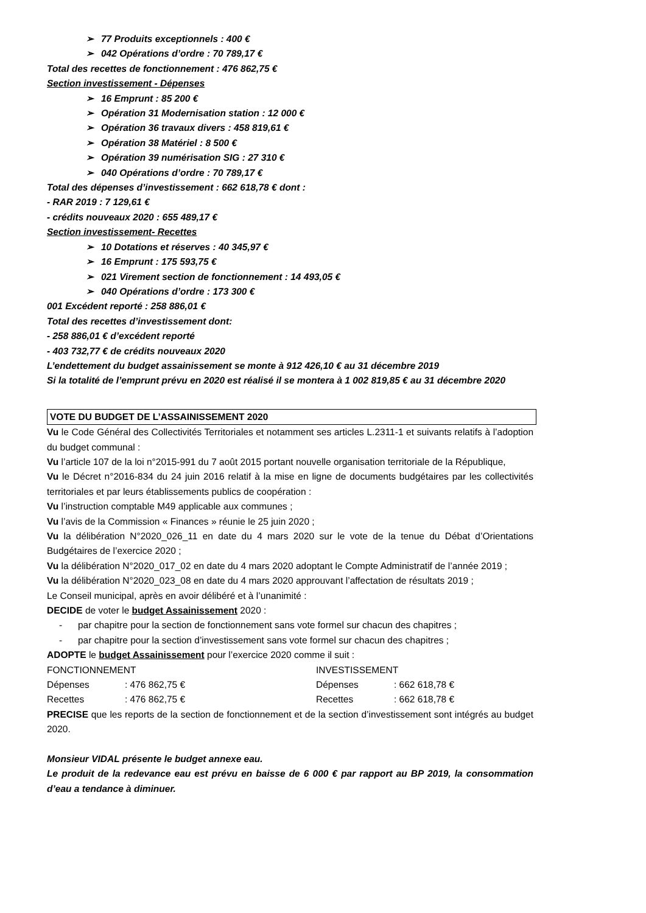➢ 77 Produits exceptionnels : 400 €
➢ 042 Opérations d’ordre : 70 789,17 €
Total des recettes de fonctionnement : 476 862,75 €
Section investissement - Dépenses
➢ 16 Emprunt : 85 200 €
➢ Opération 31 Modernisation station : 12 000 €
➢ Opération 36 travaux divers : 458 819,61 €
➢ Opération 38 Matériel : 8 500 €
➢ Opération 39 numérisation SIG : 27 310 €
➢ 040 Opérations d’ordre : 70 789,17 €
Total des dépenses d’investissement : 662 618,78 € dont :
- RAR 2019 : 7 129,61 €
- crédits nouveaux 2020 : 655 489,17 €
Section investissement- Recettes
➢ 10 Dotations et réserves : 40 345,97 €
➢ 16 Emprunt : 175 593,75 €
➢ 021 Virement section de fonctionnement : 14 493,05 €
➢ 040 Opérations d’ordre : 173 300 €
001 Excédent reporté : 258 886,01 €
Total des recettes d’investissement dont:
- 258 886,01 € d’excédent reporté
- 403 732,77 € de crédits nouveaux 2020
L’endettement du budget assainissement se monte à 912 426,10 € au 31 décembre 2019
Si la totalité de l’emprunt prévu en 2020 est réalisé il se montera à 1 002 819,85 € au 31 décembre 2020
VOTE DU BUDGET DE L’ASSAINISSEMENT 2020
Vu le Code Général des Collectivités Territoriales et notamment ses articles L.2311-1 et suivants relatifs à l’adoption du budget communal :
Vu l’article 107 de la loi n°2015-991 du 7 août 2015 portant nouvelle organisation territoriale de la République,
Vu le Décret n°2016-834 du 24 juin 2016 relatif à la mise en ligne de documents budgétaires par les collectivités territoriales et par leurs établissements publics de coopération :
Vu l’instruction comptable M49 applicable aux communes ;
Vu l’avis de la Commission « Finances » réunie le 25 juin 2020 ;
Vu la délibération N°2020_026_11 en date du 4 mars 2020 sur le vote de la tenue du Débat d’Orientations Budgétaires de l’exercice 2020 ;
Vu la délibération N°2020_017_02 en date du 4 mars 2020 adoptant le Compte Administratif de l’année 2019 ;
Vu la délibération N°2020_023_08 en date du 4 mars 2020 approuvant l’affectation de résultats 2019 ;
Le Conseil municipal, après en avoir délibéré et à l’unanimité :
DECIDE de voter le budget Assainissement 2020 :
- par chapitre pour la section de fonctionnement sans vote formel sur chacun des chapitres ;
- par chapitre pour la section d’investissement sans vote formel sur chacun des chapitres ;
ADOPTE le budget Assainissement pour l’exercice 2020 comme il suit :
FONCTIONNEMENT
INVESTISSEMENT
Dépenses
: 476 862,75 €
Dépenses
: 662 618,78 €
Recettes
: 476 862,75 €
Recettes
: 662 618,78 €
PRECISE que les reports de la section de fonctionnement et de la section d’investissement sont intégrés au budget 2020.
Monsieur VIDAL présente le budget annexe eau.
Le produit de la redevance eau est prévu en baisse de 6 000 € par rapport au BP 2019, la consommation d’eau a tendance à diminuer.